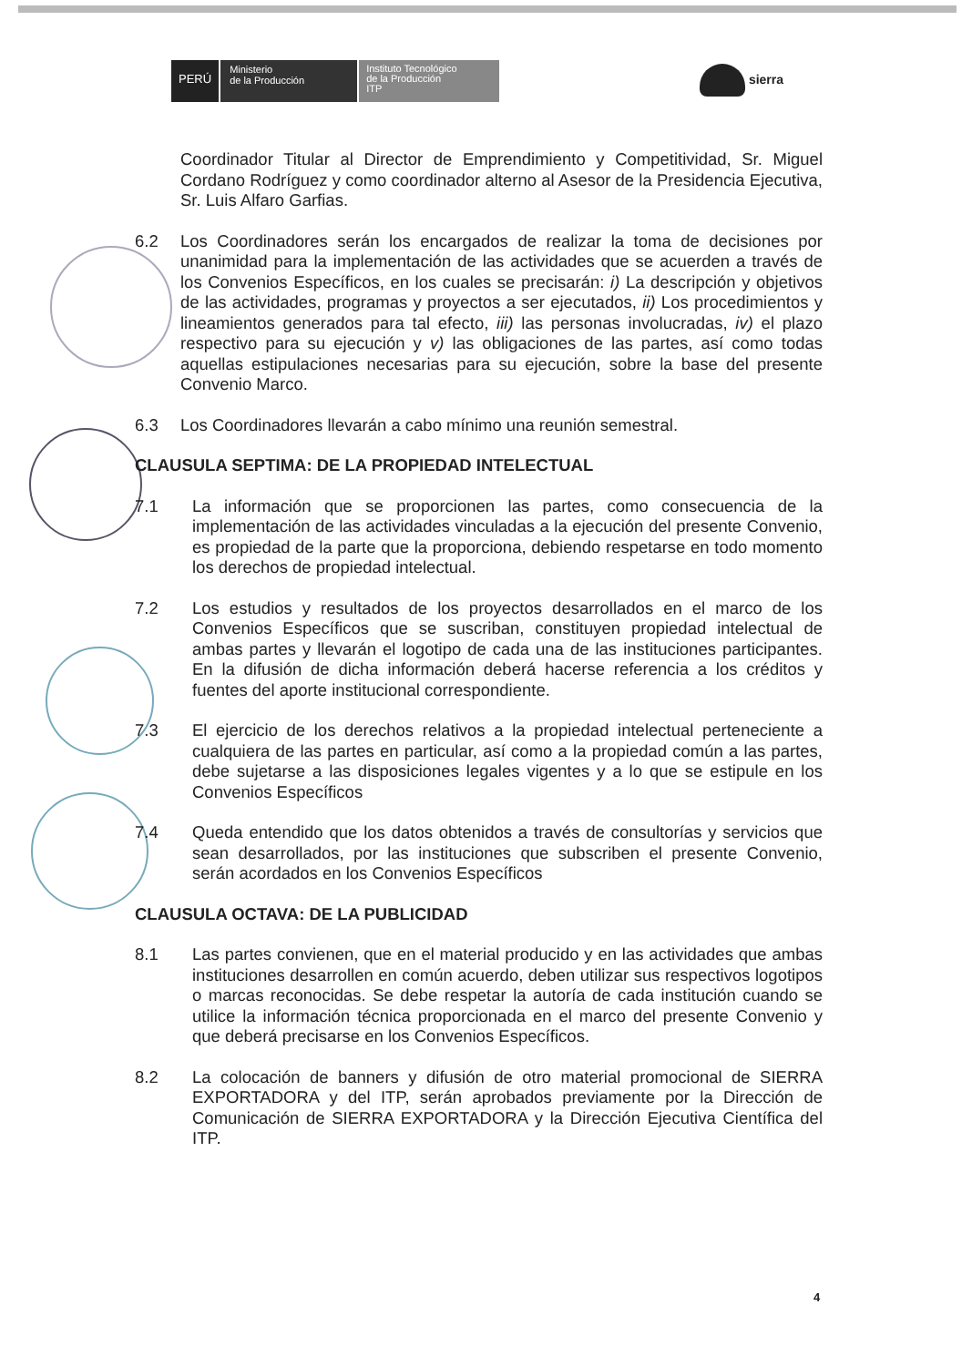PERÚ
Ministerio
de la Producción
Instituto Tecnológico
de la Producción
ITP
sierra
Coordinador Titular al Director de Emprendimiento y Competitividad, Sr. Miguel Cordano Rodríguez y como coordinador alterno al Asesor de la Presidencia Ejecutiva, Sr. Luis Alfaro Garfias.
6.2 Los Coordinadores serán los encargados de realizar la toma de decisiones por unanimidad para la implementación de las actividades que se acuerden a través de los Convenios Específicos, en los cuales se precisarán: i) La descripción y objetivos de las actividades, programas y proyectos a ser ejecutados, ii) Los procedimientos y lineamientos generados para tal efecto, iii) las personas involucradas, iv) el plazo respectivo para su ejecución y v) las obligaciones de las partes, así como todas aquellas estipulaciones necesarias para su ejecución, sobre la base del presente Convenio Marco.
6.3 Los Coordinadores llevarán a cabo mínimo una reunión semestral.
CLAUSULA SEPTIMA: DE LA PROPIEDAD INTELECTUAL
7.1 La información que se proporcionen las partes, como consecuencia de la implementación de las actividades vinculadas a la ejecución del presente Convenio, es propiedad de la parte que la proporciona, debiendo respetarse en todo momento los derechos de propiedad intelectual.
7.2 Los estudios y resultados de los proyectos desarrollados en el marco de los Convenios Específicos que se suscriban, constituyen propiedad intelectual de ambas partes y llevarán el logotipo de cada una de las instituciones participantes. En la difusión de dicha información deberá hacerse referencia a los créditos y fuentes del aporte institucional correspondiente.
7.3 El ejercicio de los derechos relativos a la propiedad intelectual perteneciente a cualquiera de las partes en particular, así como a la propiedad común a las partes, debe sujetarse a las disposiciones legales vigentes y a lo que se estipule en los Convenios Específicos
7.4 Queda entendido que los datos obtenidos a través de consultorías y servicios que sean desarrollados, por las instituciones que subscriben el presente Convenio, serán acordados en los Convenios Específicos
CLAUSULA OCTAVA: DE LA PUBLICIDAD
8.1 Las partes convienen, que en el material producido y en las actividades que ambas instituciones desarrollen en común acuerdo, deben utilizar sus respectivos logotipos o marcas reconocidas. Se debe respetar la autoría de cada institución cuando se utilice la información técnica proporcionada en el marco del presente Convenio y que deberá precisarse en los Convenios Específicos.
8.2 La colocación de banners y difusión de otro material promocional de SIERRA EXPORTADORA y del ITP, serán aprobados previamente por la Dirección de Comunicación de SIERRA EXPORTADORA y la Dirección Ejecutiva Científica del ITP.
4